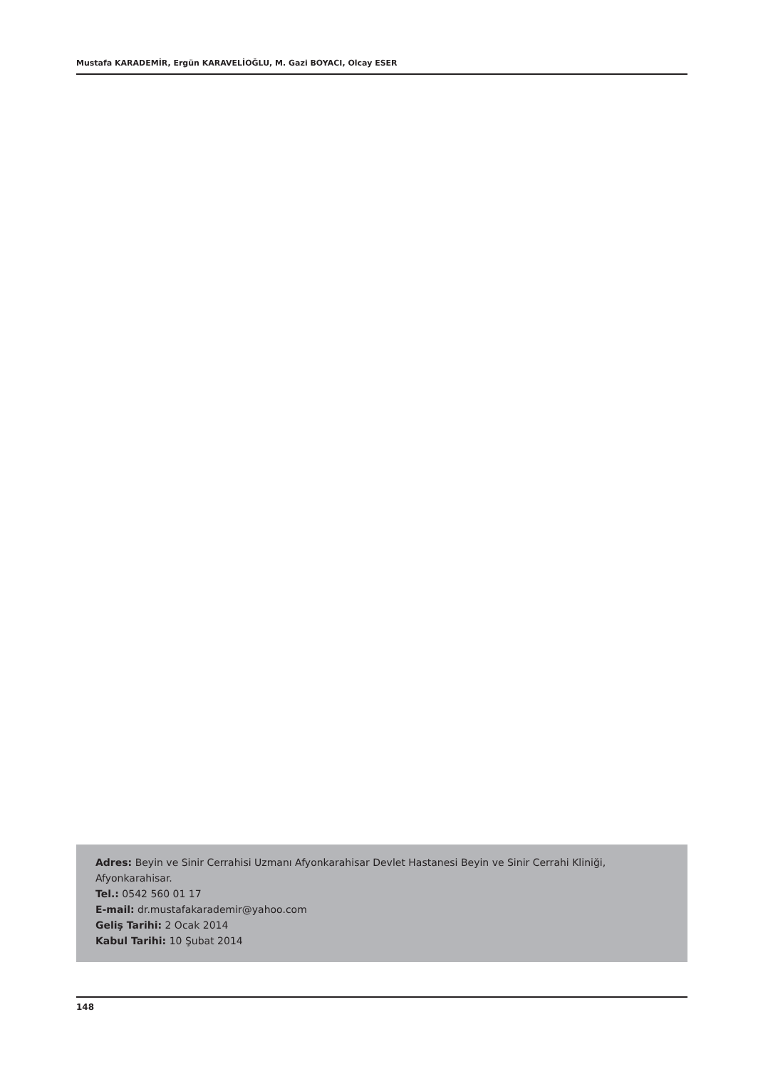Mustafa KARADEMİR, Ergün KARAVELİOĞLU, M. Gazi BOYACI, Olcay ESER
Adres: Beyin ve Sinir Cerrahisi Uzmanı Afyonkarahisar Devlet Hastanesi Beyin ve Sinir Cerrahi Kliniği, Afyonkarahisar.
Tel.: 0542 560 01 17
E-mail: dr.mustafakarademir@yahoo.com
Geliş Tarihi: 2 Ocak 2014
Kabul Tarihi: 10 Şubat 2014
148